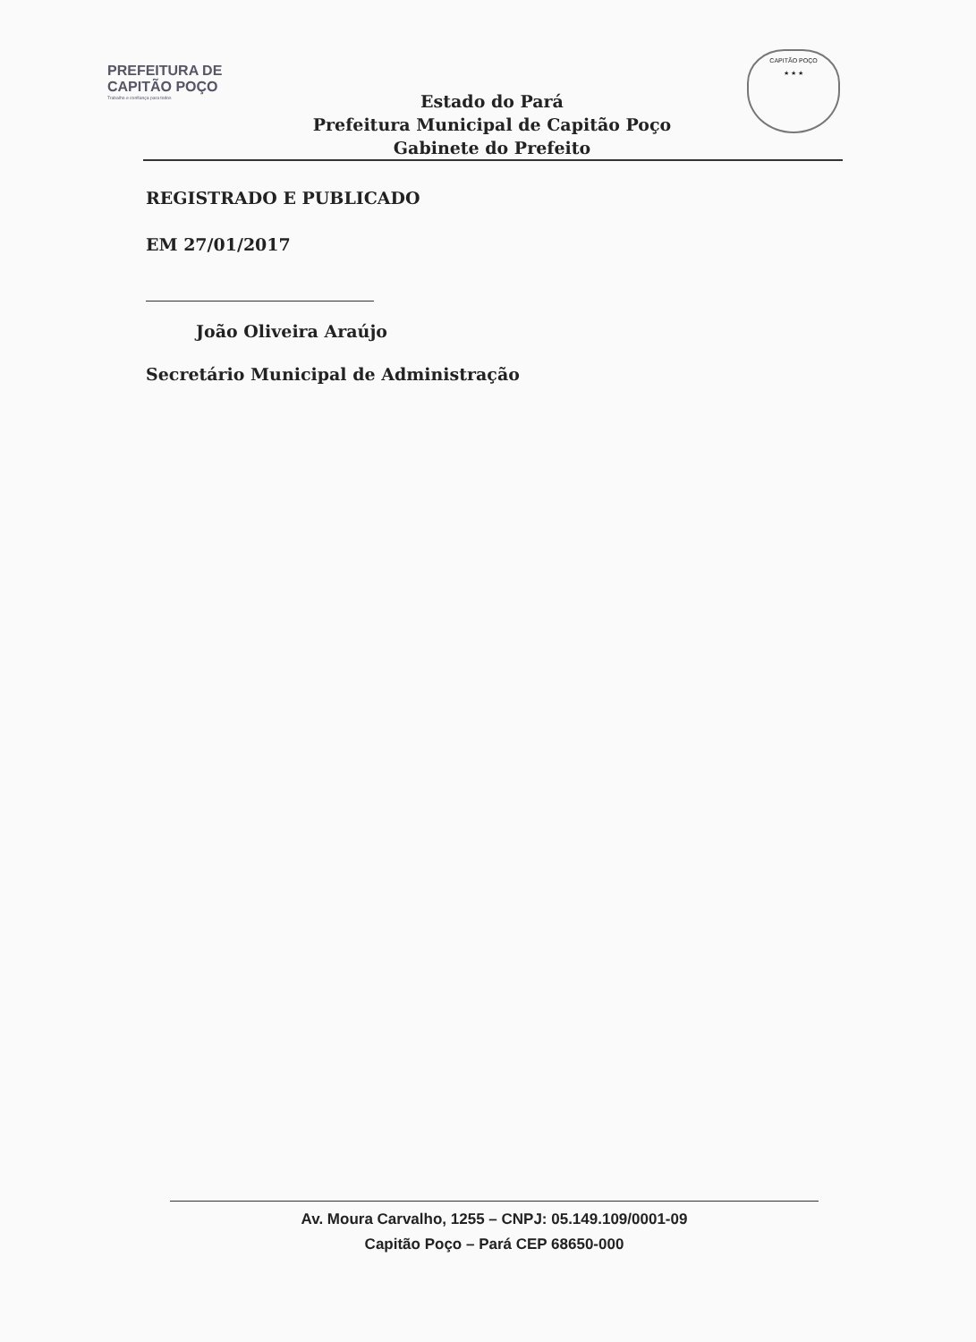PREFEITURA DE
CAPITÃO POÇO
Trabalho e confiança para todos
CAPITÃO POÇO
★ ★ ★
Estado do Pará
Prefeitura Municipal de Capitão Poço
Gabinete do Prefeito
REGISTRADO E PUBLICADO
EM 27/01/2017
João Oliveira Araújo
Secretário Municipal de Administração
Av. Moura Carvalho, 1255 – CNPJ: 05.149.109/0001-09
Capitão Poço – Pará CEP 68650-000